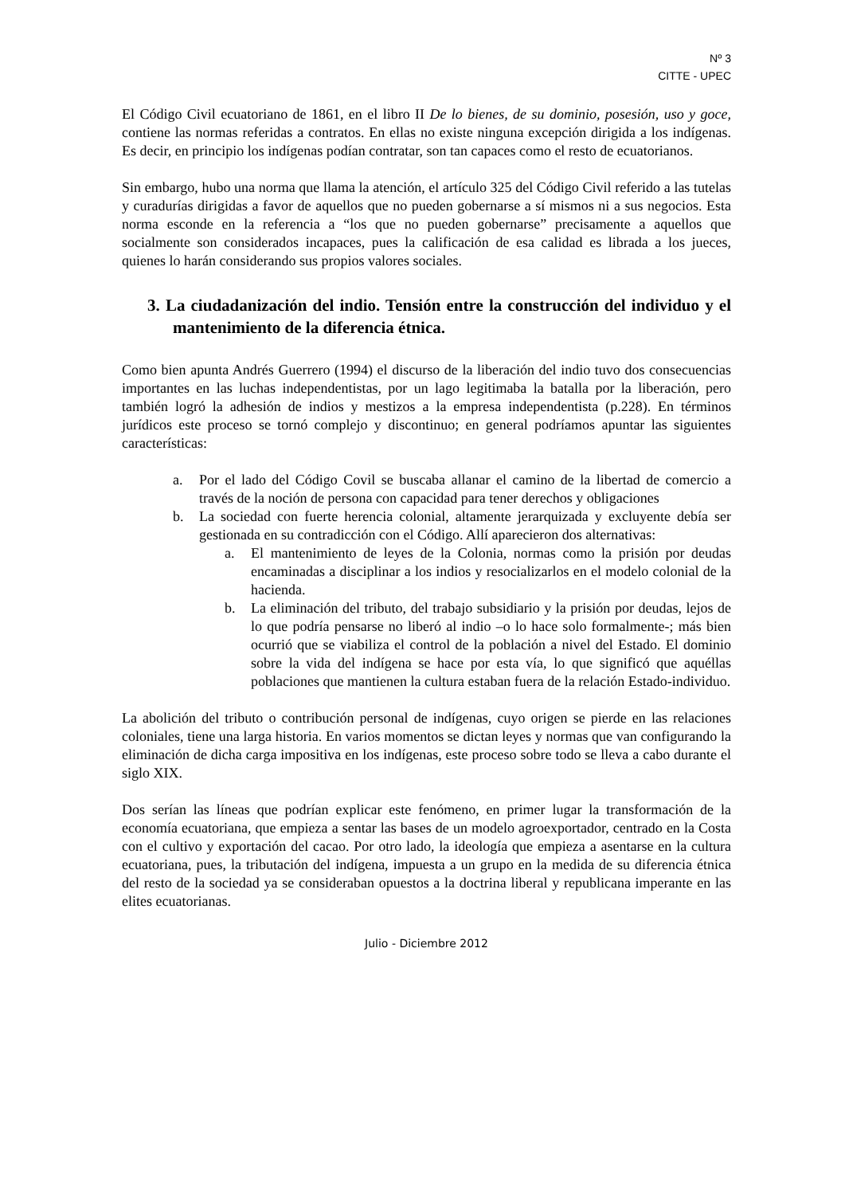Nº 3
CITTE - UPEC
El Código Civil ecuatoriano de 1861, en el libro II De lo bienes, de su dominio, posesión, uso y goce, contiene las normas referidas a contratos. En ellas no existe ninguna excepción dirigida a los indígenas. Es decir, en principio los indígenas podían contratar, son tan capaces como el resto de ecuatorianos.
Sin embargo, hubo una norma que llama la atención, el artículo 325 del Código Civil referido a las tutelas y curadurías dirigidas a favor de aquellos que no pueden gobernarse a sí mismos ni a sus negocios. Esta norma esconde en la referencia a “los que no pueden gobernarse” precisamente a aquellos que socialmente son considerados incapaces, pues la calificación de esa calidad es librada a los jueces, quienes lo harán considerando sus propios valores sociales.
3. La ciudadanización del indio. Tensión entre la construcción del individuo y el mantenimiento de la diferencia étnica.
Como bien apunta Andrés Guerrero (1994) el discurso de la liberación del indio tuvo dos consecuencias importantes en las luchas independentistas, por un lago legitimaba la batalla por la liberación, pero también logró la adhesión de indios y mestizos a la empresa independentista (p.228). En términos jurídicos este proceso se tornó complejo y discontinuo; en general podríamos apuntar las siguientes características:
a. Por el lado del Código Covil se buscaba allanar el camino de la libertad de comercio a través de la noción de persona con capacidad para tener derechos y obligaciones
b. La sociedad con fuerte herencia colonial, altamente jerarquizada y excluyente debía ser gestionada en su contradicción con el Código. Allí aparecieron dos alternativas:
a. El mantenimiento de leyes de la Colonia, normas como la prisión por deudas encaminadas a disciplinar a los indios y resocializarlos en el modelo colonial de la hacienda.
b. La eliminación del tributo, del trabajo subsidiario y la prisión por deudas, lejos de lo que podría pensarse no liberó al indio –o lo hace solo formalmente-; más bien ocurrió que se viabiliza el control de la población a nivel del Estado. El dominio sobre la vida del indígena se hace por esta vía, lo que significó que aquéllas poblaciones que mantienen la cultura estaban fuera de la relación Estado-individuo.
La abolición del tributo o contribución personal de indígenas, cuyo origen se pierde en las relaciones coloniales, tiene una larga historia. En varios momentos se dictan leyes y normas que van configurando la eliminación de dicha carga impositiva en los indígenas, este proceso sobre todo se lleva a cabo durante el siglo XIX.
Dos serían las líneas que podrían explicar este fenómeno, en primer lugar la transformación de la economía ecuatoriana, que empieza a sentar las bases de un modelo agroexportador, centrado en la Costa con el cultivo y exportación del cacao. Por otro lado, la ideología que empieza a asentarse en la cultura ecuatoriana, pues, la tributación del indígena, impuesta a un grupo en la medida de su diferencia étnica del resto de la sociedad ya se consideraban opuestos a la doctrina liberal y republicana imperante en las elites ecuatorianas.
Julio - Diciembre 2012